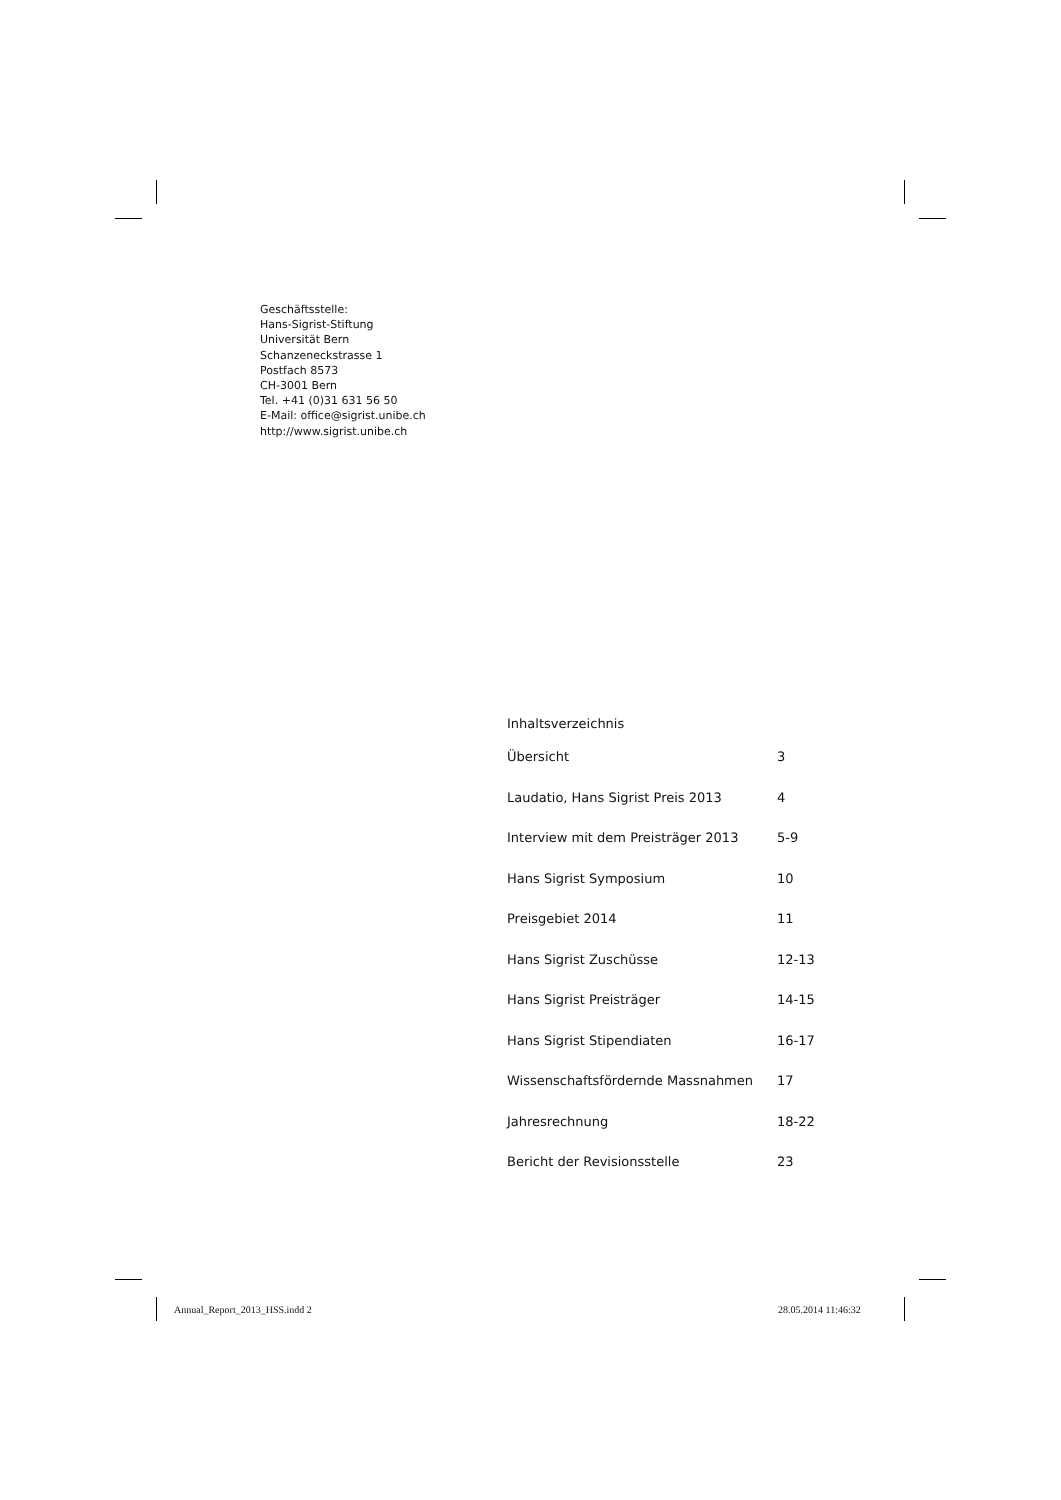Geschäftsstelle:
Hans-Sigrist-Stiftung
Universität Bern
Schanzeneckstrasse 1
Postfach 8573
CH-3001 Bern
Tel. +41 (0)31 631 56 50
E-Mail: office@sigrist.unibe.ch
http://www.sigrist.unibe.ch
Inhaltsverzeichnis
| Übersicht | 3 |
| Laudatio, Hans Sigrist Preis 2013 | 4 |
| Interview mit dem Preisträger 2013 | 5-9 |
| Hans Sigrist Symposium | 10 |
| Preisgebiet 2014 | 11 |
| Hans Sigrist Zuschüsse | 12-13 |
| Hans Sigrist Preisträger | 14-15 |
| Hans Sigrist Stipendiaten | 16-17 |
| Wissenschaftsfördernde Massnahmen | 17 |
| Jahresrechnung | 18-22 |
| Bericht der Revisionsstelle | 23 |
Annual_Report_2013_HSS.indd 2 28.05.2014 11:46:32